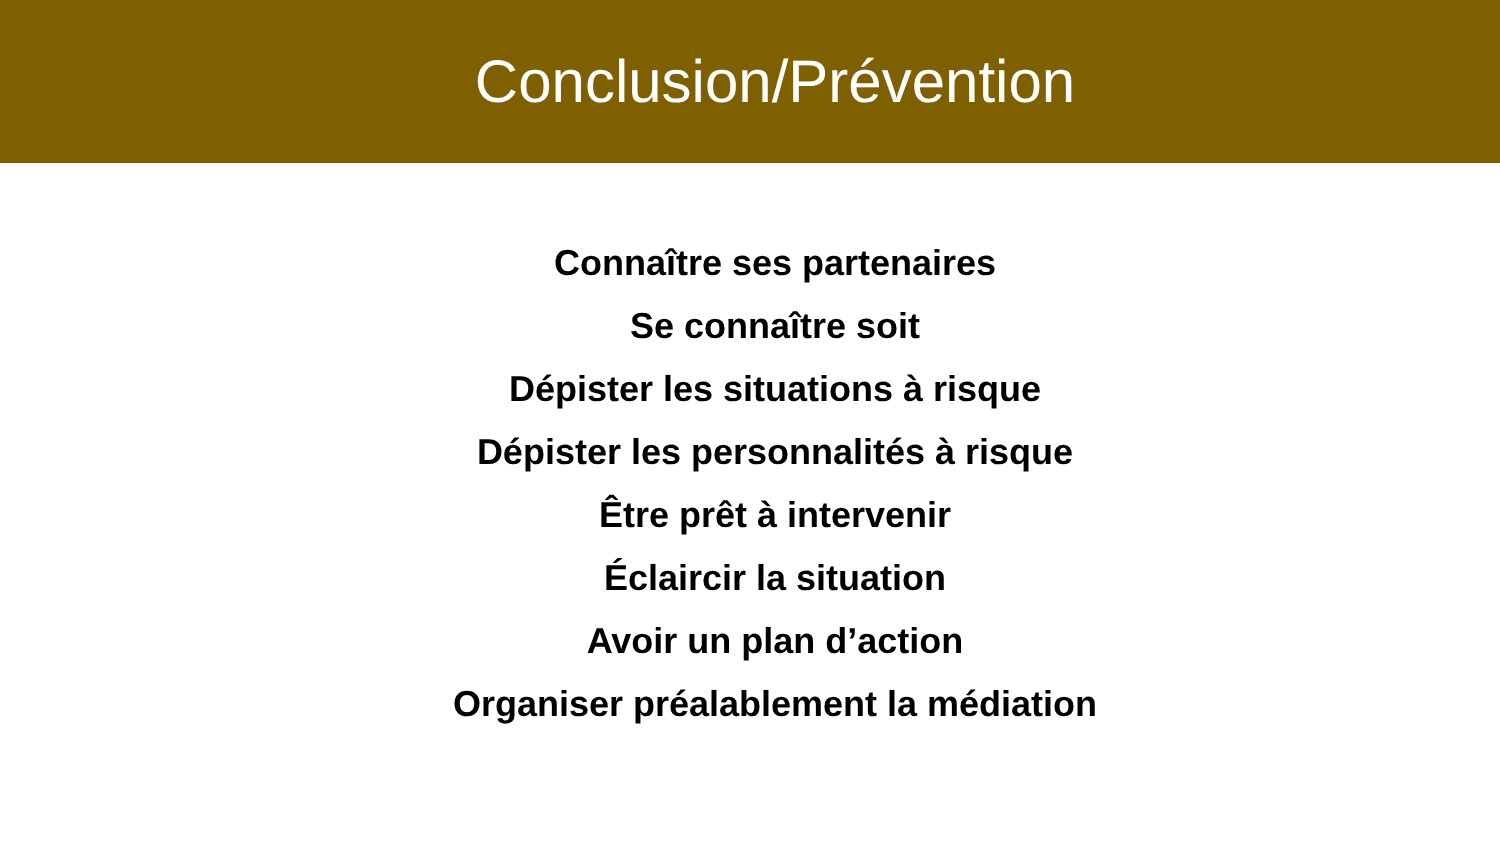Conclusion/Prévention
Connaître ses partenaires
Se connaître soit
Dépister les situations à risque
Dépister les personnalités à risque
Être prêt à intervenir
Éclaircir la situation
Avoir un plan d’action
Organiser préalablement la médiation